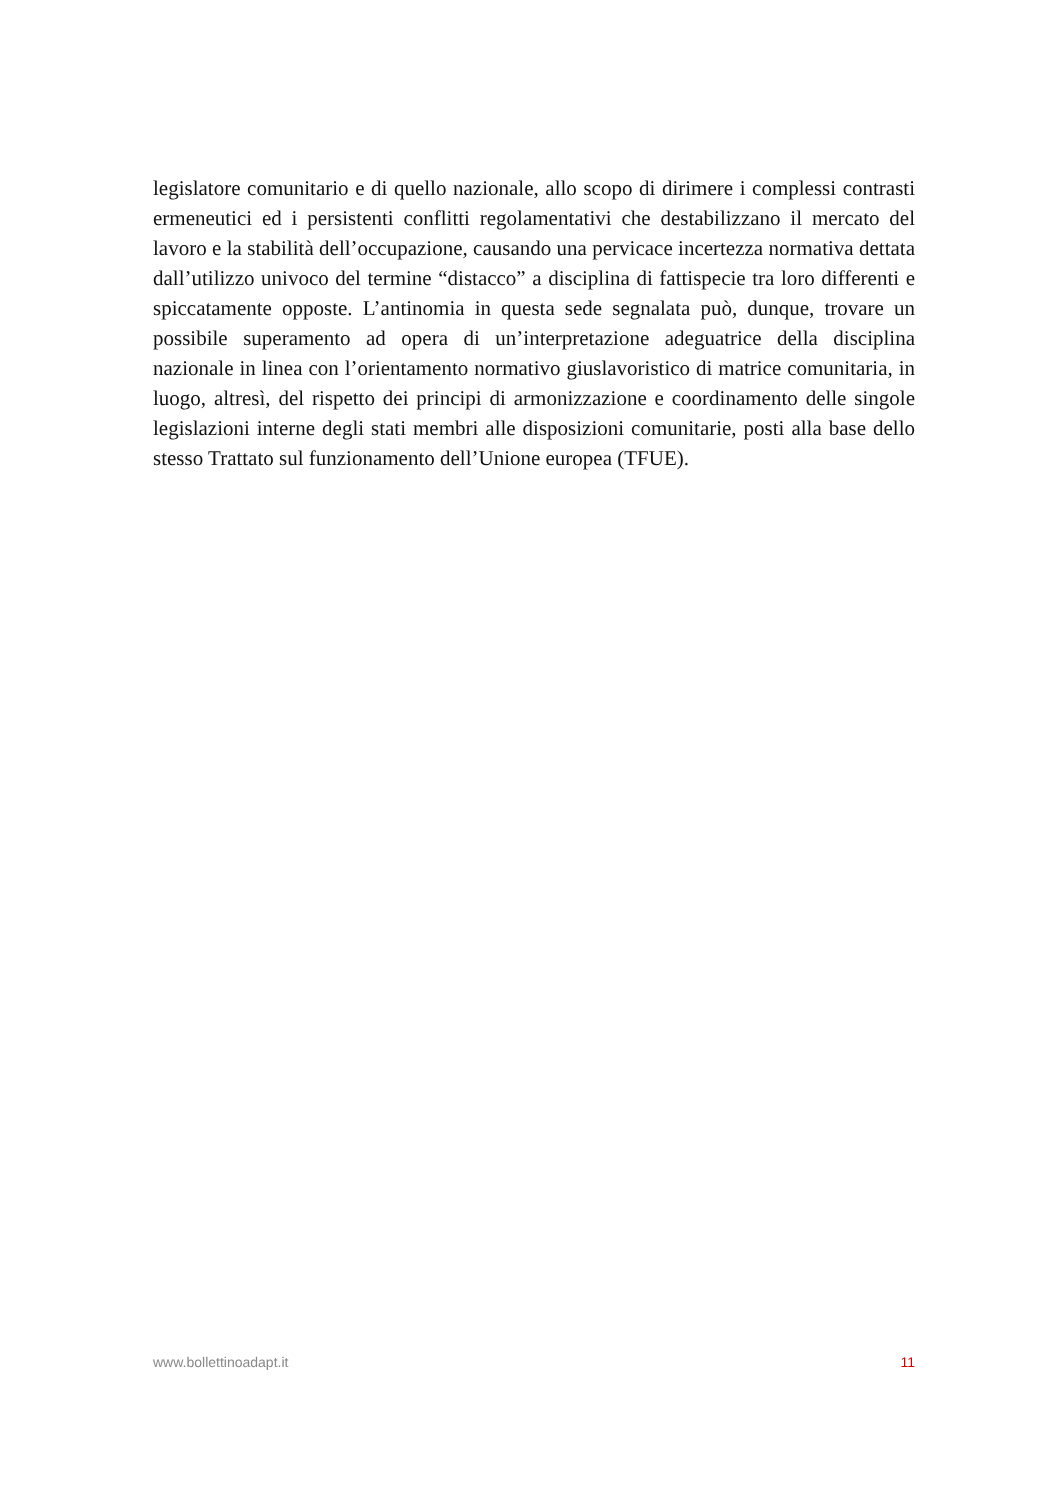legislatore comunitario e di quello nazionale, allo scopo di dirimere i complessi contrasti ermeneutici ed i persistenti conflitti regolamentativi che destabilizzano il mercato del lavoro e la stabilità dell’occupazione, causando una pervicace incertezza normativa dettata dall’utilizzo univoco del termine “distacco” a disciplina di fattispecie tra loro differenti e spiccatamente opposte. L’antinomia in questa sede segnalata può, dunque, trovare un possibile superamento ad opera di un’interpretazione adeguatrice della disciplina nazionale in linea con l’orientamento normativo giuslavoristico di matrice comunitaria, in luogo, altresì, del rispetto dei principi di armonizzazione e coordinamento delle singole legislazioni interne degli stati membri alle disposizioni comunitarie, posti alla base dello stesso Trattato sul funzionamento dell’Unione europea (TFUE).
www.bollettinoadapt.it 11